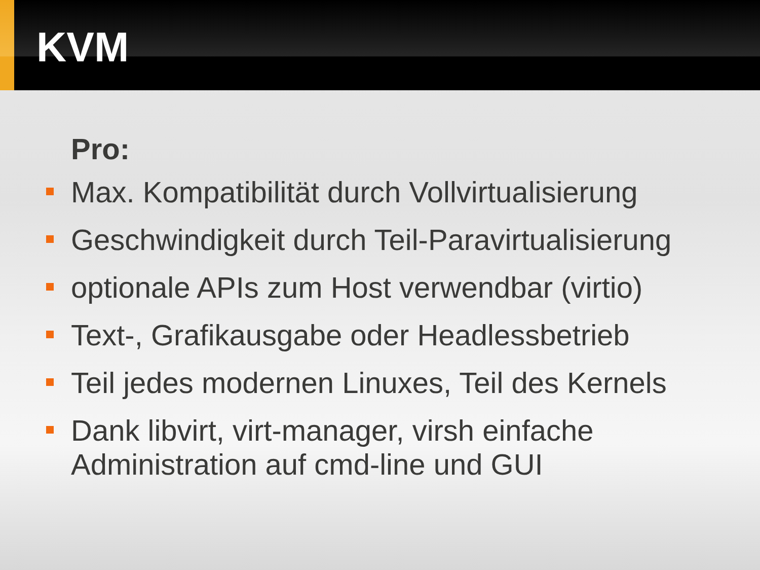KVM
Pro:
Max. Kompatibilität durch Vollvirtualisierung
Geschwindigkeit durch Teil-Paravirtualisierung
optionale APIs zum Host verwendbar (virtio)
Text-, Grafikausgabe oder Headlessbetrieb
Teil jedes modernen Linuxes, Teil des Kernels
Dank libvirt, virt-manager, virsh einfache Administration auf cmd-line und GUI